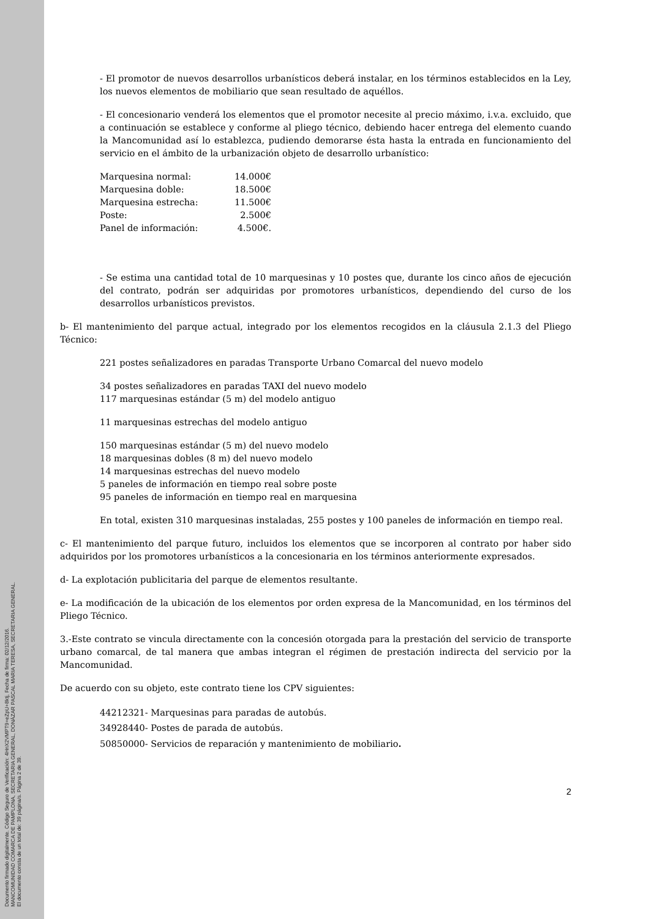Documento firmado digitalmente. Código Seguro de Verificación: 4HnX2VMPT9+eZpU+8ktj, Fecha de firma: 02/12/2016.
MANCOMUNIDAD COMARCA DE PAMPLONA, SECRETARIA GENERAL, DONÁZAR PASCAL MARIA TERESA, SECRETARIA GENERAL.
El documento consta de un total de: 39 página/s. Página 2 de 39.
- El promotor de nuevos desarrollos urbanísticos deberá instalar, en los términos establecidos en la Ley, los nuevos elementos de mobiliario que sean resultado de aquéllos.
- El concesionario venderá los elementos que el promotor necesite al precio máximo, i.v.a. excluido, que a continuación se establece y conforme al pliego técnico, debiendo hacer entrega del elemento cuando la Mancomunidad así lo establezca, pudiendo demorarse ésta hasta la entrada en funcionamiento del servicio en el ámbito de la urbanización objeto de desarrollo urbanístico:
| Marquesina normal: | 14.000€ |
| Marquesina doble: | 18.500€ |
| Marquesina estrecha: | 11.500€ |
| Poste: | 2.500€ |
| Panel de información: | 4.500€. |
- Se estima una cantidad total de 10 marquesinas y 10 postes que, durante los cinco años de ejecución del contrato, podrán ser adquiridas por promotores urbanísticos, dependiendo del curso de los desarrollos urbanísticos previstos.
b- El mantenimiento del parque actual, integrado por los elementos recogidos en la cláusula 2.1.3 del Pliego Técnico:
221 postes señalizadores en paradas Transporte Urbano Comarcal del nuevo modelo
34 postes señalizadores en paradas TAXI del nuevo modelo
117 marquesinas estándar (5 m) del modelo antiguo
11 marquesinas estrechas del modelo antiguo
150 marquesinas estándar (5 m) del nuevo modelo
18 marquesinas dobles (8 m) del nuevo modelo
14 marquesinas estrechas del nuevo modelo
5 paneles de información en tiempo real sobre poste
95 paneles de información en tiempo real en marquesina
En total, existen 310 marquesinas instaladas, 255 postes y 100 paneles de información en tiempo real.
c- El mantenimiento del parque futuro, incluidos los elementos que se incorporen al contrato por haber sido adquiridos por los promotores urbanísticos a la concesionaria en los términos anteriormente expresados.
d- La explotación publicitaria del parque de elementos resultante.
e- La modificación de la ubicación de los elementos por orden expresa de la Mancomunidad, en los términos del Pliego Técnico.
3.-Este contrato se vincula directamente con la concesión otorgada para la prestación del servicio de transporte urbano comarcal, de tal manera que ambas integran el régimen de prestación indirecta del servicio por la Mancomunidad.
De acuerdo con su objeto, este contrato tiene los CPV siguientes:
44212321- Marquesinas para paradas de autobús.
34928440- Postes de parada de autobús.
50850000- Servicios de reparación y mantenimiento de mobiliario.
2